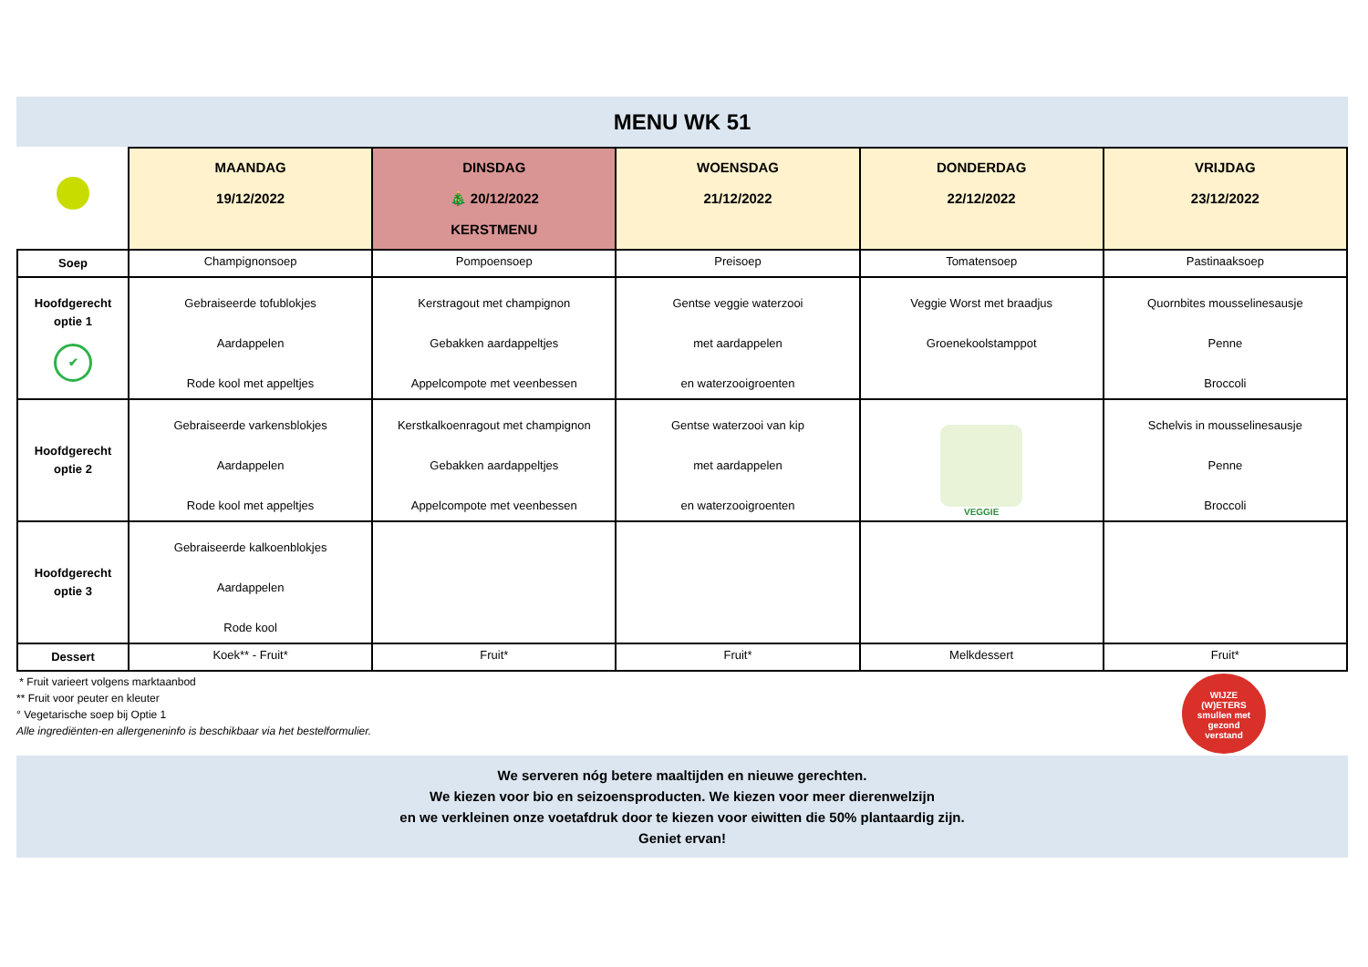MENU WK 51
| | MAANDAG 19/12/2022 | DINSDAG 🎄 20/12/2022 KERSTMENU | WOENSDAG 21/12/2022 | DONDERDAG 22/12/2022 | VRIJDAG 23/12/2022 |
| --- | --- | --- | --- | --- | --- |
| Soep | Champignonsoep | Pompoensoep | Preisoep | Tomatensoep | Pastinaaksoep |
| Hoofdgerecht optie 1 ✔ | Gebraiseerde tofublokjes Aardappelen Rode kool met appeltjes | Kerstragout met champignon Gebakken aardappeltjes Appelcompote met veenbessen | Gentse veggie waterzooi met aardappelen en waterzooigroenten | Veggie Worst met braadjus Groenekoolstamppot | Quornbites mousselinesausje Penne Broccoli |
| Hoofdgerecht optie 2 | Gebraiseerde varkensblokjes Aardappelen Rode kool met appeltjes | Kerstkalkoenragout met champignon Gebakken aardappeltjes Appelcompote met veenbessen | Gentse waterzooi van kip met aardappelen en waterzooigroenten | VEGGIE | Schelvis in mousselinesausje Penne Broccoli |
| Hoofdgerecht optie 3 | Gebraiseerde kalkoenblokjes Aardappelen Rode kool | | | | |
| Dessert | Koek** - Fruit* | Fruit* | Fruit* | Melkdessert | Fruit* |
WIJZE
(W)ETERS
smullen met
gezond
verstand
* Fruit varieert volgens marktaanbod
** Fruit voor peuter en kleuter
° Vegetarische soep bij Optie 1
Alle ingrediënten-en allergeneninfo is beschikbaar via het bestelformulier.
We serveren nóg betere maaltijden en nieuwe gerechten.
We kiezen voor bio en seizoensproducten. We kiezen voor meer dierenwelzijn
en we verkleinen onze voetafdruk door te kiezen voor eiwitten die 50% plantaardig zijn.
Geniet ervan!